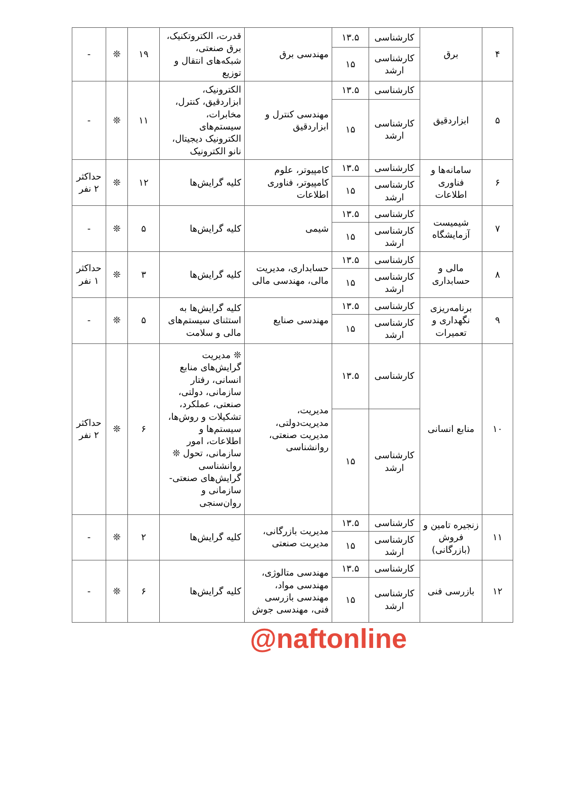| ۴ | برق | کارشناسی | ۱۳.۵ | مهندسی برق | قدرت، الکتروتکنیک، برق صنعتی، شبکه‌های انتقال و توزیع | ۱۹ | ❊ | - |
| | | کارشناسی ارشد | ۱۵ | | | | | |
| ۵ | ابزاردقیق | کارشناسی | ۱۳.۵ | مهندسی کنترل و ابزاردقیق | الکترونیک، ابزاردقیق، کنترل، مخابرات، سیستم‌های الکترونیک دیجیتال، نانو الکترونیک | ۱۱ | ❊ | - |
| | | کارشناسی ارشد | ۱۵ | | | | | |
| ۶ | سامانه‌ها و فناوری اطلاعات | کارشناسی | ۱۳.۵ | کامپیوتر، علوم کامپیوتر، فناوری اطلاعات | کلیه گرایش‌ها | ۱۲ | ❊ | حداکثر ۲ نفر |
| | | کارشناسی ارشد | ۱۵ | | | | | |
| ۷ | شیمیست آزمایشگاه | کارشناسی | ۱۳.۵ | شیمی | کلیه گرایش‌ها | ۵ | ❊ | - |
| | | کارشناسی ارشد | ۱۵ | | | | | |
| ۸ | مالی و حسابداری | کارشناسی | ۱۳.۵ | حسابداری، مدیریت مالی، مهندسی مالی | کلیه گرایش‌ها | ۳ | ❊ | حداکثر ۱ نفر |
| | | کارشناسی ارشد | ۱۵ | | | | | |
| ۹ | برنامه‌ریزی نگهداری و تعمیرات | کارشناسی | ۱۳.۵ | مهندسی صنایع | کلیه گرایش‌ها به استثنای سیستم‌های مالی و سلامت | ۵ | ❊ | - |
| | | کارشناسی ارشد | ۱۵ | | | | | |
| ۱۰ | منابع انسانی | کارشناسی | ۱۳.۵ | مدیریت، مدیریت‌دولتی، مدیریت صنعتی، روانشناسی | ❊ مدیریت گرایش‌های منابع انسانی، رفتار سازمانی، دولتی، صنعتی، عملکرد، تشکیلات و روش‌ها، سیستم‌ها و اطلاعات، امور سازمانی، تحول ❊ روانشناسی گرایش‌های صنعتی- سازمانی و روان‌سنجی | ۶ | ❊ | حداکثر ۲ نفر |
| | | کارشناسی ارشد | ۱۵ | | | | | |
| ۱۱ | زنجیره تامین و فروش (بازرگانی) | کارشناسی | ۱۳.۵ | مدیریت بازرگانی، مدیریت صنعتی | کلیه گرایش‌ها | ۲ | ❊ | - |
| | | کارشناسی ارشد | ۱۵ | | | | | |
| ۱۲ | بازرسی فنی | کارشناسی | ۱۳.۵ | مهندسی متالوژی، مهندسی مواد، مهندسی بازرسی فنی، مهندسی جوش | کلیه گرایش‌ها | ۶ | ❊ | - |
| | | کارشناسی ارشد | ۱۵ | | | | | |
@naftonline